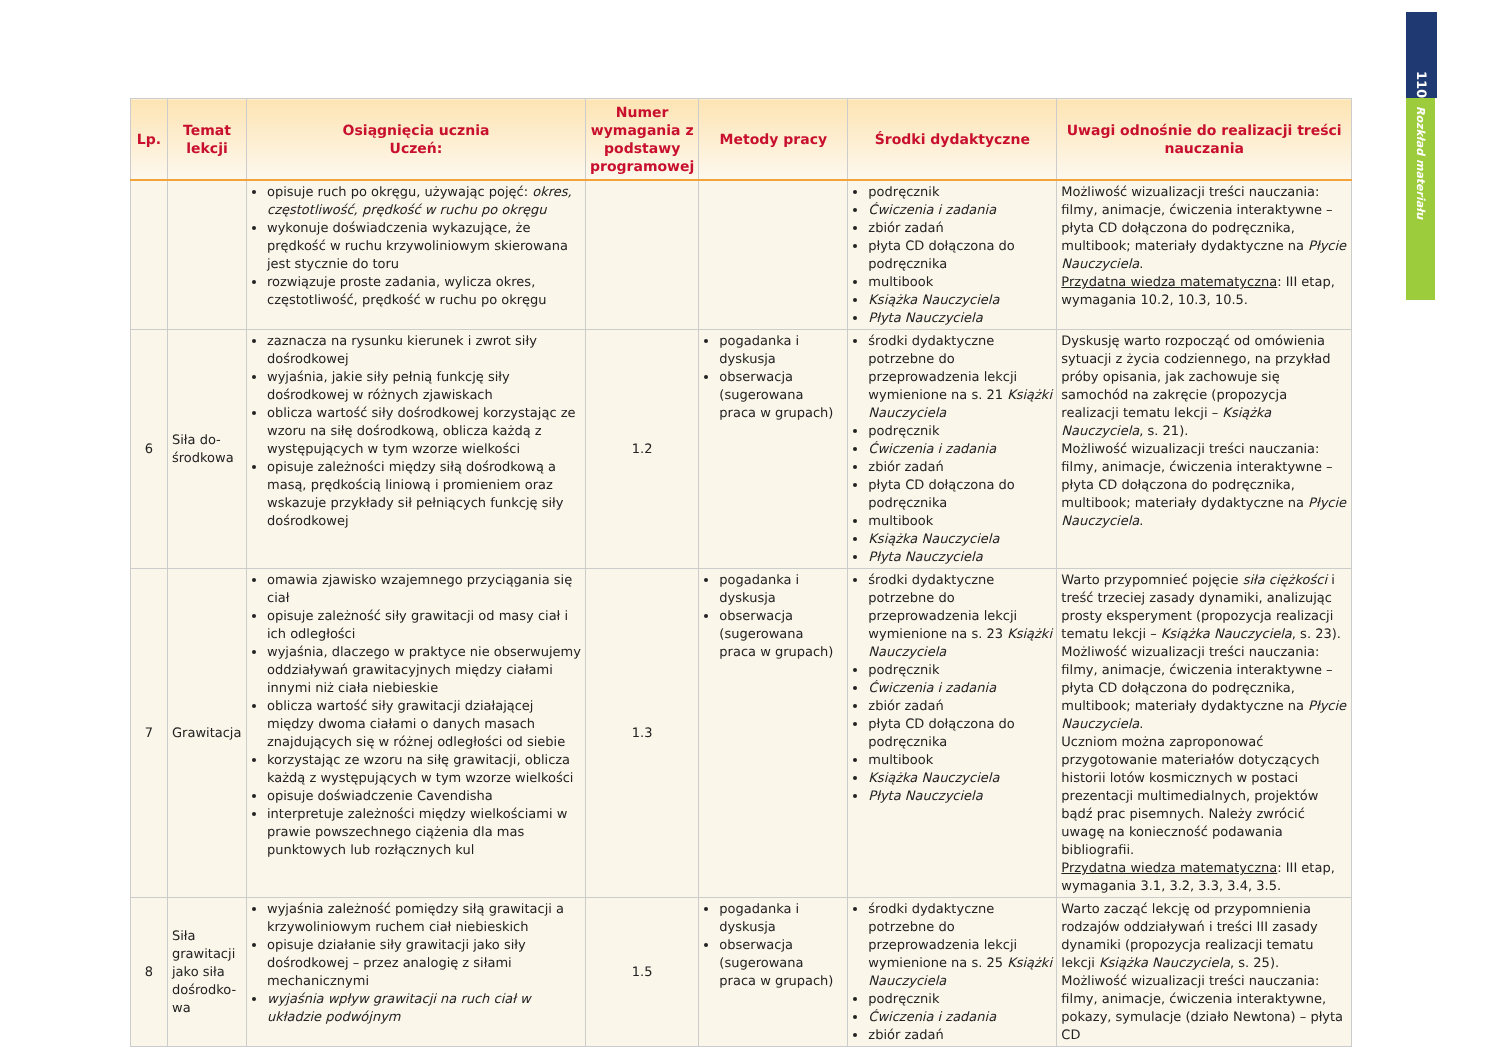110
Rozkład materiału
| Lp. | Temat lekcji | Osiągnięcia ucznia Uczeń: | Numer wymagania z podstawy programowej | Metody pracy | Środki dydaktyczne | Uwagi odnośnie do realizacji treści nauczania |
| --- | --- | --- | --- | --- | --- | --- |
| | | opisuje ruch po okręgu, używając pojęć: okres, częstotliwość, prędkość w ruchu po okręgu wykonuje doświadczenia wykazujące, że prędkość w ruchu krzywoliniowym skierowana jest stycznie do toru rozwiązuje proste zadania, wylicza okres, częstotliwość, prędkość w ruchu po okręgu | | | podręcznik Ćwiczenia i zadania zbiór zadań płyta CD dołączona do podręcznika multibook Książka Nauczyciela Płyta Nauczyciela | Możliwość wizualizacji treści nauczania: filmy, animacje, ćwiczenia interaktywne – płyta CD dołączona do podręcznika, multibook; materiały dydaktyczne na Płycie Nauczyciela . Przydatna wiedza matematyczna : III etap, wymagania 10.2, 10.3, 10.5. |
| 6 | Siła do- środkowa | zaznacza na rysunku kierunek i zwrot siły dośrodkowej wyjaśnia, jakie siły pełnią funkcję siły dośrodkowej w różnych zjawiskach oblicza wartość siły dośrodkowej korzystając ze wzoru na siłę dośrodkową, oblicza każdą z występujących w tym wzorze wielkości opisuje zależności między siłą dośrodkową a masą, prędkością liniową i promieniem oraz wskazuje przykłady sił pełniących funkcję siły dośrodkowej | 1.2 | pogadanka i dyskusja obserwacja (sugerowana praca w grupach) | środki dydaktyczne potrzebne do przeprowadzenia lekcji wymienione na s. 21 Książki Nauczyciela podręcznik Ćwiczenia i zadania zbiór zadań płyta CD dołączona do podręcznika multibook Książka Nauczyciela Płyta Nauczyciela | Dyskusję warto rozpocząć od omówienia sytuacji z życia codziennego, na przykład próby opisania, jak zachowuje się samochód na zakręcie (propozycja realizacji tematu lekcji – Książka Nauczyciela , s. 21). Możliwość wizualizacji treści nauczania: filmy, animacje, ćwiczenia interaktywne – płyta CD dołączona do podręcznika, multibook; materiały dydaktyczne na Płycie Nauczyciela . |
| 7 | Grawitacja | omawia zjawisko wzajemnego przyciągania się ciał opisuje zależność siły grawitacji od masy ciał i ich odległości wyjaśnia, dlaczego w praktyce nie obserwujemy oddziaływań grawitacyjnych między ciałami innymi niż ciała niebieskie oblicza wartość siły grawitacji działającej między dwoma ciałami o danych masach znajdujących się w różnej odległości od siebie korzystając ze wzoru na siłę grawitacji, oblicza każdą z występujących w tym wzorze wielkości opisuje doświadczenie Cavendisha interpretuje zależności między wielkościami w prawie powszechnego ciążenia dla mas punktowych lub rozłącznych kul | 1.3 | pogadanka i dyskusja obserwacja (sugerowana praca w grupach) | środki dydaktyczne potrzebne do przeprowadzenia lekcji wymienione na s. 23 Książki Nauczyciela podręcznik Ćwiczenia i zadania zbiór zadań płyta CD dołączona do podręcznika multibook Książka Nauczyciela Płyta Nauczyciela | Warto przypomnieć pojęcie siła ciężkości i treść trzeciej zasady dynamiki, analizując prosty eksperyment (propozycja realizacji tematu lekcji – Książka Nauczyciela , s. 23). Możliwość wizualizacji treści nauczania: filmy, animacje, ćwiczenia interaktywne – płyta CD dołączona do podręcznika, multibook; materiały dydaktyczne na Płycie Nauczyciela . Uczniom można zaproponować przygotowanie materiałów dotyczących historii lotów kosmicznych w postaci prezentacji multimedialnych, projektów bądź prac pisemnych. Należy zwrócić uwagę na konieczność podawania bibliografii. Przydatna wiedza matematyczna : III etap, wymagania 3.1, 3.2, 3.3, 3.4, 3.5. |
| 8 | Siła grawitacji jako siła dośrodko- wa | wyjaśnia zależność pomiędzy siłą grawitacji a krzywoliniowym ruchem ciał niebieskich opisuje działanie siły grawitacji jako siły dośrodkowej – przez analogię z siłami mechanicznymi wyjaśnia wpływ grawitacji na ruch ciał w układzie podwójnym | 1.5 | pogadanka i dyskusja obserwacja (sugerowana praca w grupach) | środki dydaktyczne potrzebne do przeprowadzenia lekcji wymienione na s. 25 Książki Nauczyciela podręcznik Ćwiczenia i zadania zbiór zadań | Warto zacząć lekcję od przypomnienia rodzajów oddziaływań i treści III zasady dynamiki (propozycja realizacji tematu lekcji Książka Nauczyciela , s. 25). Możliwość wizualizacji treści nauczania: filmy, animacje, ćwiczenia interaktywne, pokazy, symulacje (działo Newtona) – płyta CD |